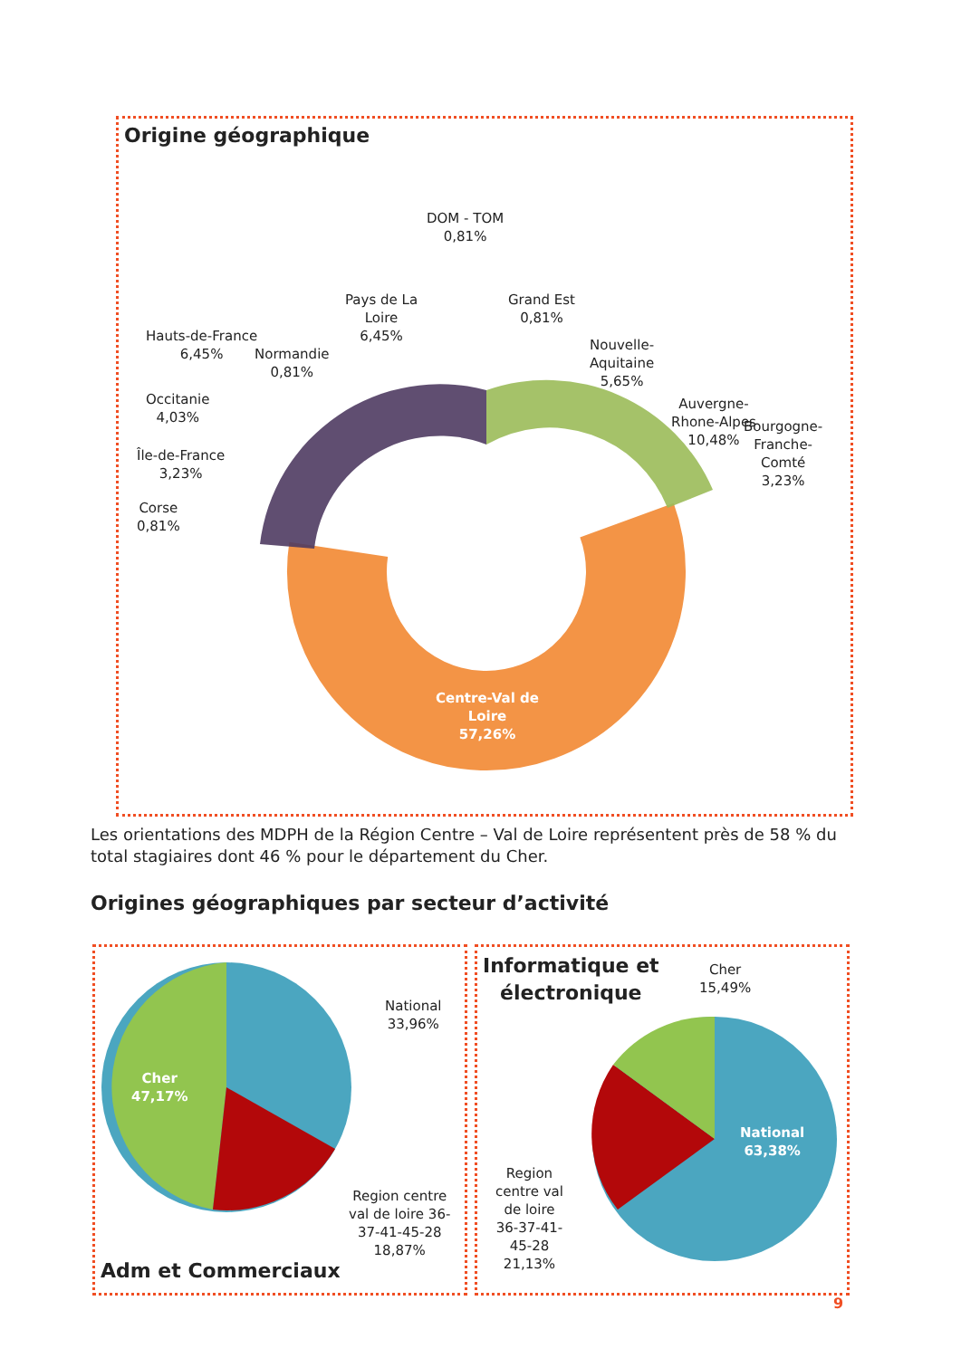Origine géographique
DOM - TOM
0,81%
Pays de La
Loire
6,45%
Grand Est
0,81%
Normandie
0,81%
Nouvelle-
Aquitaine
5,65%
Hauts-de-France
6,45%
Auvergne-
Rhone-Alpes
10,48%
Occitanie
4,03%
Île-de-France
3,23%
Bourgogne-
Franche-
Comté
3,23%
Corse
0,81%
Centre-Val de
Loire
57,26%
Les orientations des MDPH de la Région Centre – Val de Loire représentent près de 58 % du total stagiaires dont 46 % pour le département du Cher.
Origines géographiques par secteur d’activité
Cher
47,17%
National
33,96%
Region centre
val de loire 36-
37-41-45-28
18,87%
Adm et Commerciaux
Informatique et
électronique
Cher
15,49%
National
63,38%
Region
centre val
de loire
36-37-41-
45-28
21,13%
9